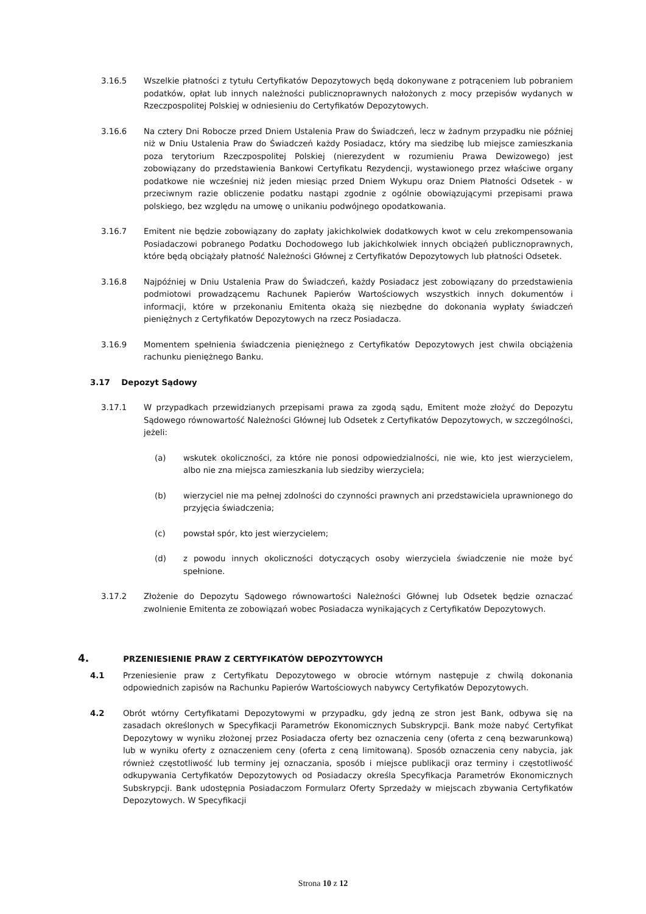3.16.5 Wszelkie płatności z tytułu Certyfikatów Depozytowych będą dokonywane z potrąceniem lub pobraniem podatków, opłat lub innych należności publicznoprawnych nałożonych z mocy przepisów wydanych w Rzeczpospolitej Polskiej w odniesieniu do Certyfikatów Depozytowych.
3.16.6 Na cztery Dni Robocze przed Dniem Ustalenia Praw do Świadczeń, lecz w żadnym przypadku nie później niż w Dniu Ustalenia Praw do Świadczeń każdy Posiadacz, który ma siedzibę lub miejsce zamieszkania poza terytorium Rzeczpospolitej Polskiej (nierezydent w rozumieniu Prawa Dewizowego) jest zobowiązany do przedstawienia Bankowi Certyfikatu Rezydencji, wystawionego przez właściwe organy podatkowe nie wcześniej niż jeden miesiąc przed Dniem Wykupu oraz Dniem Płatności Odsetek - w przeciwnym razie obliczenie podatku nastąpi zgodnie z ogólnie obowiązującymi przepisami prawa polskiego, bez względu na umowę o unikaniu podwójnego opodatkowania.
3.16.7 Emitent nie będzie zobowiązany do zapłaty jakichkolwiek dodatkowych kwot w celu zrekompensowania Posiadaczowi pobranego Podatku Dochodowego lub jakichkolwiek innych obciążeń publicznoprawnych, które będą obciążały płatność Należności Głównej z Certyfikatów Depozytowych lub płatności Odsetek.
3.16.8 Najpóźniej w Dniu Ustalenia Praw do Świadczeń, każdy Posiadacz jest zobowiązany do przedstawienia podmiotowi prowadzącemu Rachunek Papierów Wartościowych wszystkich innych dokumentów i informacji, które w przekonaniu Emitenta okażą się niezbędne do dokonania wypłaty świadczeń pieniężnych z Certyfikatów Depozytowych na rzecz Posiadacza.
3.16.9 Momentem spełnienia świadczenia pieniężnego z Certyfikatów Depozytowych jest chwila obciążenia rachunku pieniężnego Banku.
3.17 Depozyt Sądowy
3.17.1 W przypadkach przewidzianych przepisami prawa za zgodą sądu, Emitent może złożyć do Depozytu Sądowego równowartość Należności Głównej lub Odsetek z Certyfikatów Depozytowych, w szczególności, jeżeli:
(a) wskutek okoliczności, za które nie ponosi odpowiedzialności, nie wie, kto jest wierzycielem, albo nie zna miejsca zamieszkania lub siedziby wierzyciela;
(b) wierzyciel nie ma pełnej zdolności do czynności prawnych ani przedstawiciela uprawnionego do przyjęcia świadczenia;
(c) powstał spór, kto jest wierzycielem;
(d) z powodu innych okoliczności dotyczących osoby wierzyciela świadczenie nie może być spełnione.
3.17.2 Złożenie do Depozytu Sądowego równowartości Należności Głównej lub Odsetek będzie oznaczać zwolnienie Emitenta ze zobowiązań wobec Posiadacza wynikających z Certyfikatów Depozytowych.
4. PRZENIESIENIE PRAW Z CERTYFIKATÓW DEPOZYTOWYCH
4.1 Przeniesienie praw z Certyfikatu Depozytowego w obrocie wtórnym następuje z chwilą dokonania odpowiednich zapisów na Rachunku Papierów Wartościowych nabywcy Certyfikatów Depozytowych.
4.2 Obrót wtórny Certyfikatami Depozytowymi w przypadku, gdy jedną ze stron jest Bank, odbywa się na zasadach określonych w Specyfikacji Parametrów Ekonomicznych Subskrypcji. Bank może nabyć Certyfikat Depozytowy w wyniku złożonej przez Posiadacza oferty bez oznaczenia ceny (oferta z ceną bezwarunkową) lub w wyniku oferty z oznaczeniem ceny (oferta z ceną limitowaną). Sposób oznaczenia ceny nabycia, jak również częstotliwość lub terminy jej oznaczania, sposób i miejsce publikacji oraz terminy i częstotliwość odkupywania Certyfikatów Depozytowych od Posiadaczy określa Specyfikacja Parametrów Ekonomicznych Subskrypcji. Bank udostępnia Posiadaczom Formularz Oferty Sprzedaży w miejscach zbywania Certyfikatów Depozytowych. W Specyfikacji
Strona 10 z 12